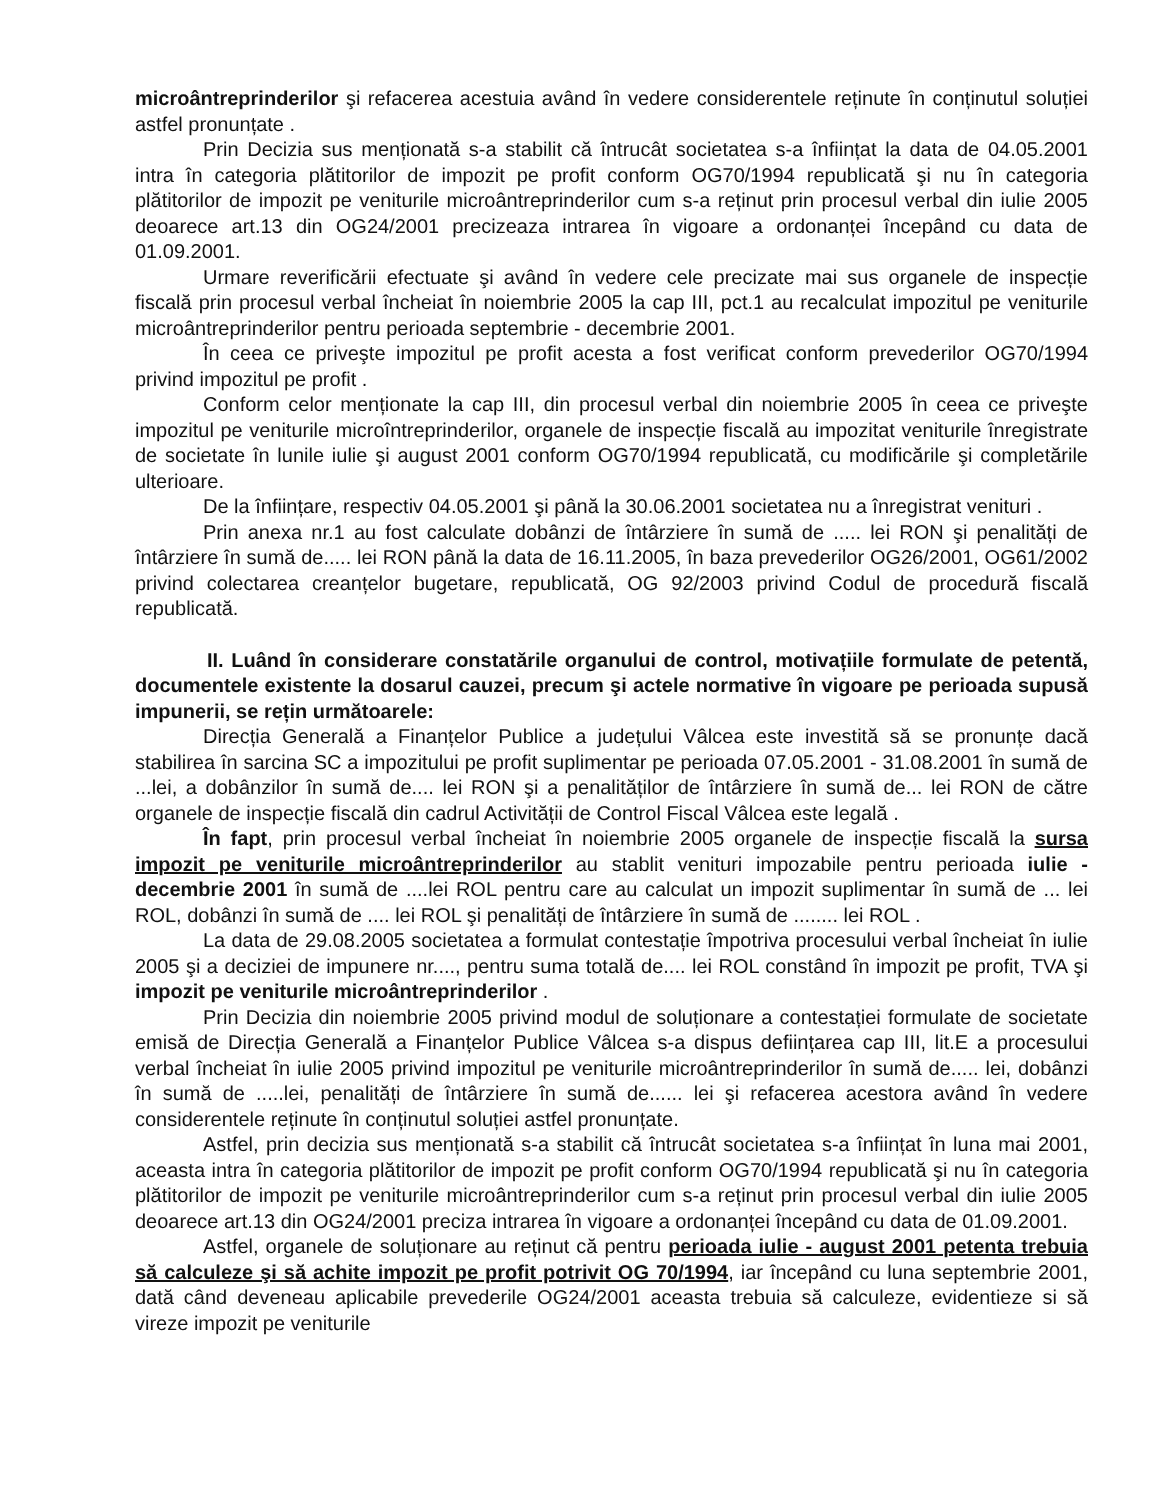microântreprinderilor şi refacerea acestuia având în vedere considerentele reținute în conținutul soluției astfel pronunțate .
Prin Decizia sus menționată s-a stabilit că întrucât societatea s-a înființat la data de 04.05.2001 intra în categoria plătitorilor de impozit pe profit conform OG70/1994 republicată şi nu în categoria plătitorilor de impozit pe veniturile microântreprinderilor cum s-a reținut prin procesul verbal din iulie 2005 deoarece art.13 din OG24/2001 precizeaza intrarea în vigoare a ordonanței începând cu data de 01.09.2001.
Urmare reverificării efectuate şi având în vedere cele precizate mai sus organele de inspecție fiscală prin procesul verbal încheiat în noiembrie 2005 la cap III, pct.1 au recalculat impozitul pe veniturile microântreprinderilor pentru perioada septembrie - decembrie 2001.
În ceea ce priveşte impozitul pe profit acesta a fost verificat conform prevederilor OG70/1994 privind impozitul pe profit .
Conform celor menționate la cap III, din procesul verbal din noiembrie 2005 în ceea ce priveşte impozitul pe veniturile microîntreprinderilor, organele de inspecție fiscală au impozitat veniturile înregistrate de societate în lunile iulie şi august 2001 conform OG70/1994 republicată, cu modificările şi completările ulterioare.
De la înființare, respectiv 04.05.2001 şi până la 30.06.2001 societatea nu a înregistrat venituri .
Prin anexa nr.1 au fost calculate dobânzi de întârziere în sumă de ..... lei RON şi penalități de întârziere în sumă de..... lei RON până la data de 16.11.2005, în baza prevederilor OG26/2001, OG61/2002 privind colectarea creanțelor bugetare, republicată, OG 92/2003 privind Codul de procedură fiscală republicată.
II. Luând în considerare constatările organului de control, motivațiile formulate de petentă, documentele existente la dosarul cauzei, precum şi actele normative în vigoare pe perioada supusă impunerii, se rețin următoarele:
Direcția Generală a Finanțelor Publice a județului Vâlcea este investită să se pronunțe dacă stabilirea în sarcina SC a impozitului pe profit suplimentar pe perioada 07.05.2001 - 31.08.2001 în sumă de ...lei, a dobânzilor în sumă de.... lei RON şi a penalităților de întârziere în sumă de... lei RON de către organele de inspecție fiscală din cadrul Activității de Control Fiscal Vâlcea este legală .
În fapt, prin procesul verbal încheiat în noiembrie 2005 organele de inspecție fiscală la sursa impozit pe veniturile microântreprinderilor au stablit venituri impozabile pentru perioada iulie - decembrie 2001 în sumă de ....lei ROL pentru care au calculat un impozit suplimentar în sumă de ... lei ROL, dobânzi în sumă de .... lei ROL şi penalități de întârziere în sumă de ........ lei ROL .
La data de 29.08.2005 societatea a formulat contestație împotriva procesului verbal încheiat în iulie 2005 şi a deciziei de impunere nr...., pentru suma totală de.... lei ROL constând în impozit pe profit, TVA şi impozit pe veniturile microântreprinderilor .
Prin Decizia din noiembrie 2005 privind modul de soluționare a contestației formulate de societate emisă de Direcția Generală a Finanțelor Publice Vâlcea s-a dispus deființarea cap III, lit.E a procesului verbal încheiat în iulie 2005 privind impozitul pe veniturile microântreprinderilor în sumă de..... lei, dobânzi în sumă de .....lei, penalități de întârziere în sumă de...... lei şi refacerea acestora având în vedere considerentele reținute în conținutul soluției astfel pronunțate.
Astfel, prin decizia sus menționată s-a stabilit că întrucât societatea s-a înființat în luna mai 2001, aceasta intra în categoria plătitorilor de impozit pe profit conform OG70/1994 republicată şi nu în categoria plătitorilor de impozit pe veniturile microântreprinderilor cum s-a reținut prin procesul verbal din iulie 2005 deoarece art.13 din OG24/2001 preciza intrarea în vigoare a ordonanței începând cu data de 01.09.2001.
Astfel, organele de soluționare au reținut că pentru perioada iulie - august 2001 petenta trebuia să calculeze şi să achite impozit pe profit potrivit OG 70/1994, iar începând cu luna septembrie 2001, dată când deveneau aplicabile prevederile OG24/2001 aceasta trebuia să calculeze, evidentieze si să vireze impozit pe veniturile